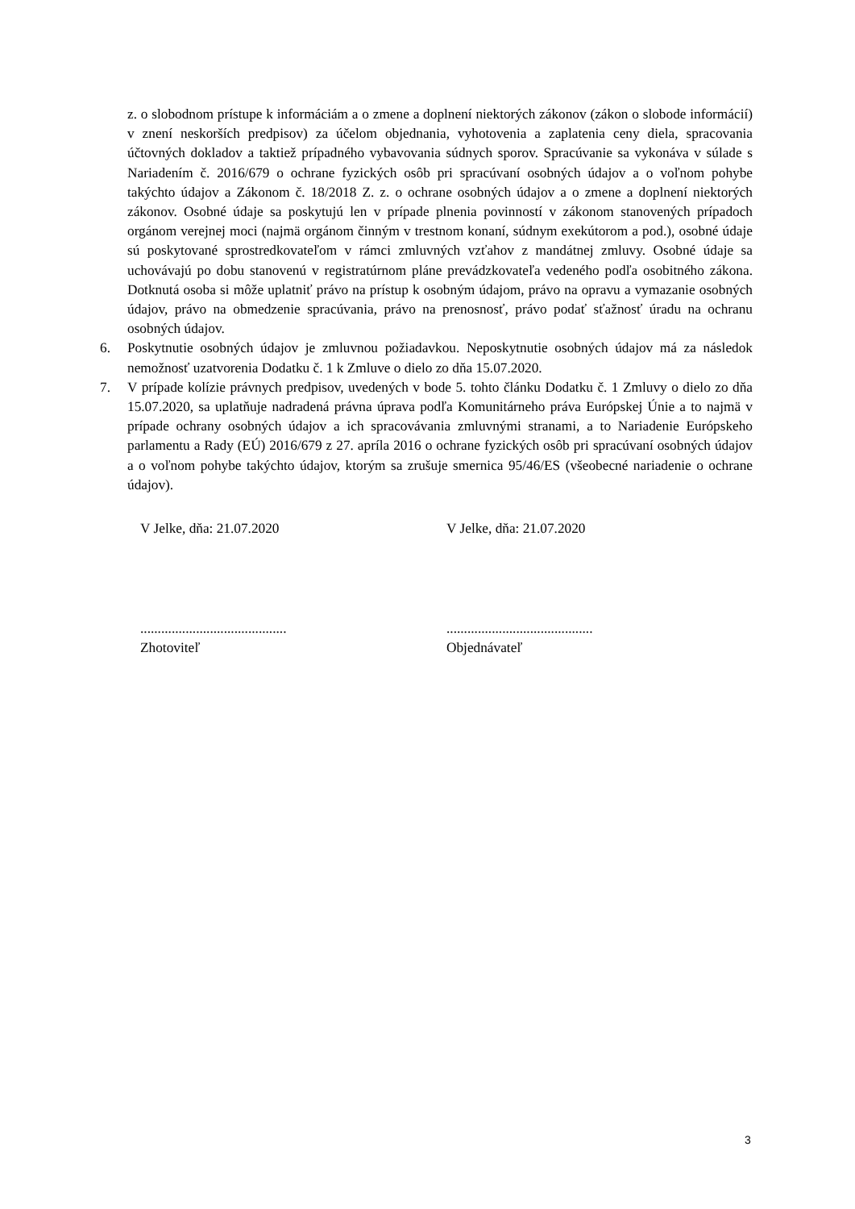z. o slobodnom prístupe k informáciám a o zmene a doplnení niektorých zákonov (zákon o slobode informácií) v znení neskorších predpisov) za účelom objednania, vyhotovenia a zaplatenia ceny diela, spracovania účtovných dokladov a taktiež prípadného vybavovania súdnych sporov. Spracúvanie sa vykonáva v súlade s Nariadením č. 2016/679 o ochrane fyzických osôb pri spracúvaní osobných údajov a o voľnom pohybe takýchto údajov a Zákonom č. 18/2018 Z. z. o ochrane osobných údajov a o zmene a doplnení niektorých zákonov. Osobné údaje sa poskytujú len v prípade plnenia povinností v zákonom stanovených prípadoch orgánom verejnej moci (najmä orgánom činným v trestnom konaní, súdnym exekútorom a pod.), osobné údaje sú poskytované sprostredkovateľom v rámci zmluvných vzťahov z mandátnej zmluvy. Osobné údaje sa uchovávajú po dobu stanovenú v registratúrnom pláne prevádzkovateľa vedeného podľa osobitného zákona. Dotknutá osoba si môže uplatniť právo na prístup k osobným údajom, právo na opravu a vymazanie osobných údajov, právo na obmedzenie spracúvania, právo na prenosnosť, právo podať sťažnosť úradu na ochranu osobných údajov.
6. Poskytnutie osobných údajov je zmluvnou požiadavkou. Neposkytnutie osobných údajov má za následok nemožnosť uzatvorenia Dodatku č. 1 k Zmluve o dielo zo dňa 15.07.2020.
7. V prípade kolízie právnych predpisov, uvedených v bode 5. tohto článku Dodatku č. 1 Zmluvy o dielo zo dňa 15.07.2020, sa uplatňuje nadradená právna úprava podľa Komunitárneho práva Európskej Únie a to najmä v prípade ochrany osobných údajov a ich spracovávania zmluvnými stranami, a to Nariadenie Európskeho parlamentu a Rady (EÚ) 2016/679 z 27. apríla 2016 o ochrane fyzických osôb pri spracúvaní osobných údajov a o voľnom pohybe takýchto údajov, ktorým sa zrušuje smernica 95/46/ES (všeobecné nariadenie o ochrane údajov).
V Jelke, dňa: 21.07.2020 V Jelke, dňa: 21.07.2020
..........................................
Zhotoviteľ
..........................................
Objednávateľ
3